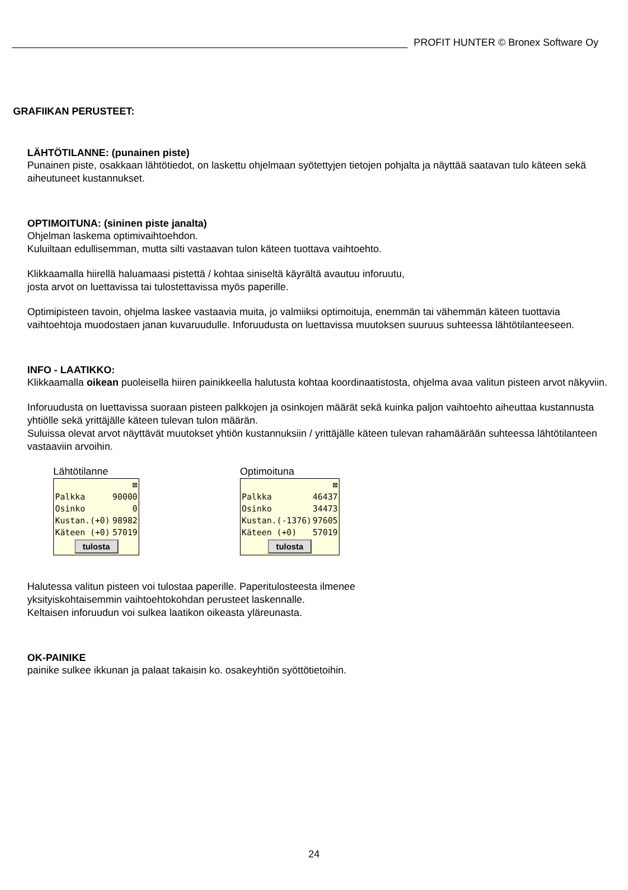PROFIT HUNTER © Bronex Software Oy
GRAFIIKAN PERUSTEET:
LÄHTÖTILANNE: (punainen piste)
Punainen piste, osakkaan lähtötiedot, on laskettu ohjelmaan syötettyjen tietojen pohjalta ja näyttää saatavan tulo käteen sekä aiheutuneet kustannukset.
OPTIMOITUNA: (sininen piste janalta)
Ohjelman laskema optimivaihtoehdon.
Kuluiltaan edullisemman, mutta silti vastaavan tulon käteen tuottava vaihtoehto.
Klikkaamalla hiirellä haluamaasi pistettä / kohtaa siniseltä käyrältä avautuu inforuutu,
josta arvot on luettavissa tai tulostettavissa myös paperille.
Optimipisteen tavoin, ohjelma laskee vastaavia muita, jo valmiiksi optimoituja, enemmän tai vähemmän käteen tuottavia vaihtoehtoja muodostaen janan kuvaruudulle. Inforuudusta on luettavissa muutoksen suuruus suhteessa lähtötilanteeseen.
INFO - LAATIKKO:
Klikkaamalla oikean puoleisella hiiren painikkeella halutusta kohtaa koordinaatistosta, ohjelma avaa valitun pisteen arvot näkyviin.
Inforuudusta on luettavissa suoraan pisteen palkkojen ja osinkojen määrät sekä kuinka paljon vaihtoehto aiheuttaa kustannusta yhtiölle sekä yrittäjälle käteen tulevan tulon määrän.
Suluissa olevat arvot näyttävät muutokset yhtiön kustannuksiin / yrittäjälle käteen tulevan rahamäärään suhteessa lähtötilanteen vastaaviin arvoihin.
Lähtötilanne
⊠
Palkka 90000
Osinko 0
Kustan.(+0) 98982
Käteen (+0) 57019
tulosta
Optimoituna
⊠
Palkka 46437
Osinko 34473
Kustan.(-1376) 97605
Käteen (+0) 57019
tulosta
Halutessa valitun pisteen voi tulostaa paperille. Paperitulosteesta ilmenee
yksityiskohtaisemmin vaihtoehtokohdan perusteet laskennalle.
Keltaisen inforuudun voi sulkea laatikon oikeasta yläreunasta.
OK-PAINIKE
painike sulkee ikkunan ja palaat takaisin ko. osakeyhtiön syöttötietoihin.
24